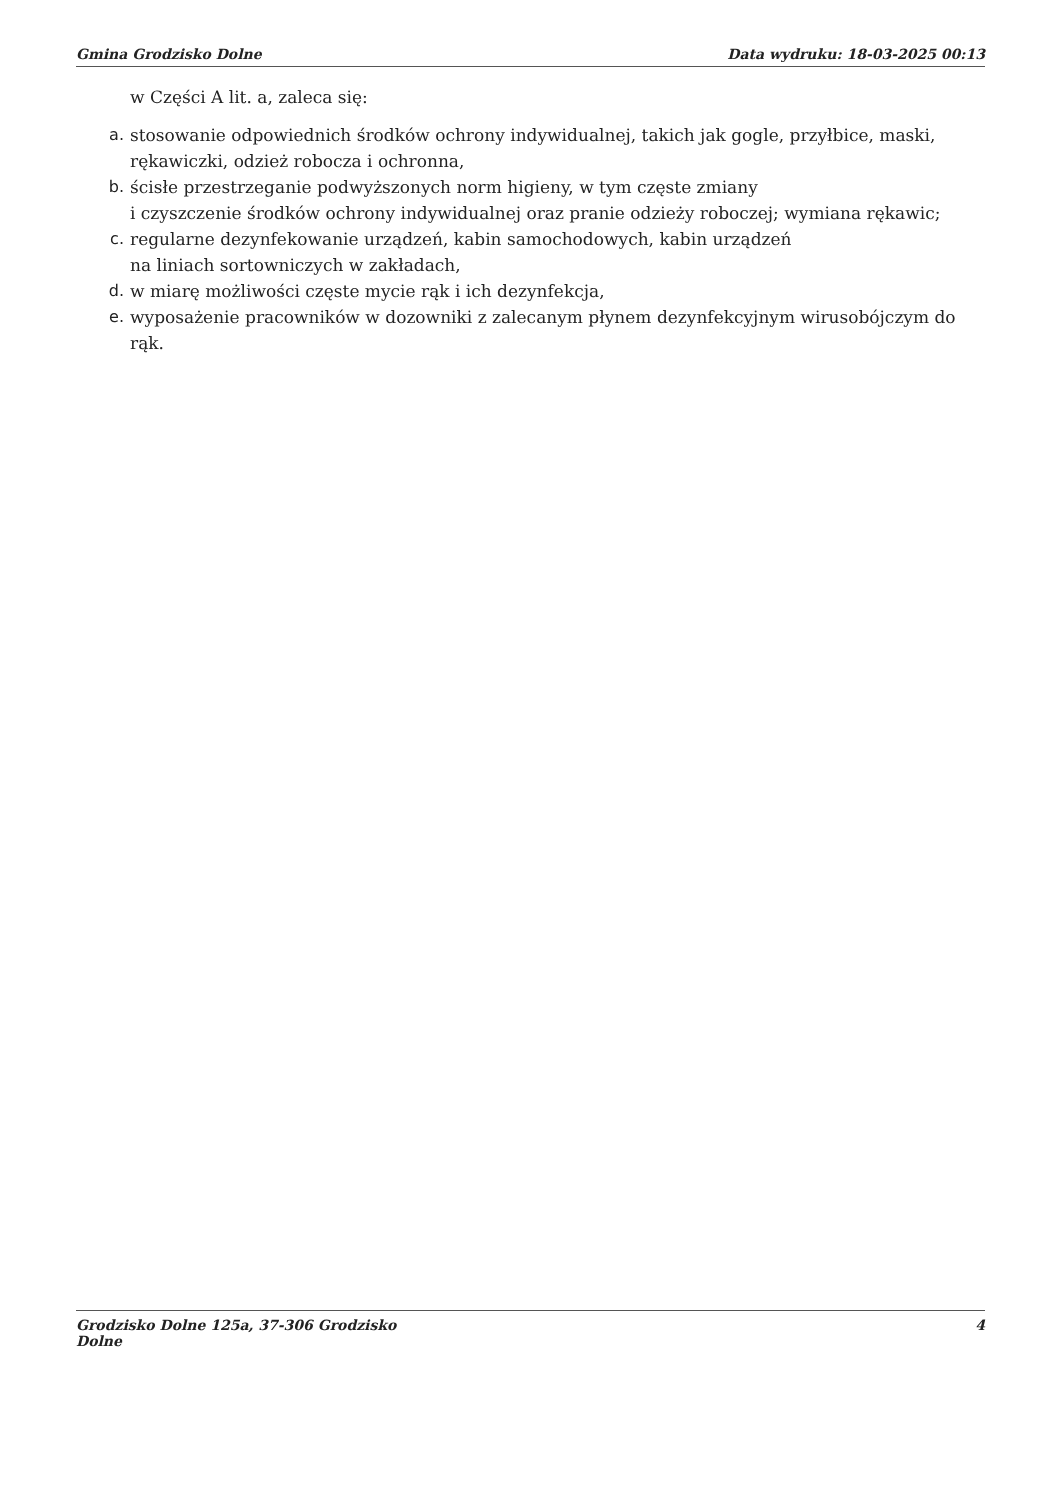Gmina Grodzisko Dolne Data wydruku: 18-03-2025 00:13
w Części A lit. a, zaleca się:
a. stosowanie odpowiednich środków ochrony indywidualnej, takich jak gogle, przyłbice, maski, rękawiczki, odzież robocza i ochronna,
b. ścisłe przestrzeganie podwyższonych norm higieny, w tym częste zmiany
i czyszczenie środków ochrony indywidualnej oraz pranie odzieży roboczej; wymiana rękawic;
c. regularne dezynfekowanie urządzeń, kabin samochodowych, kabin urządzeń
na liniach sortowniczych w zakładach,
d. w miarę możliwości częste mycie rąk i ich dezynfekcja,
e. wyposażenie pracowników w dozowniki z zalecanym płynem dezynfekcyjnym wirusobójczym do rąk.
Grodzisko Dolne 125a, 37-306 Grodzisko
Dolne 4